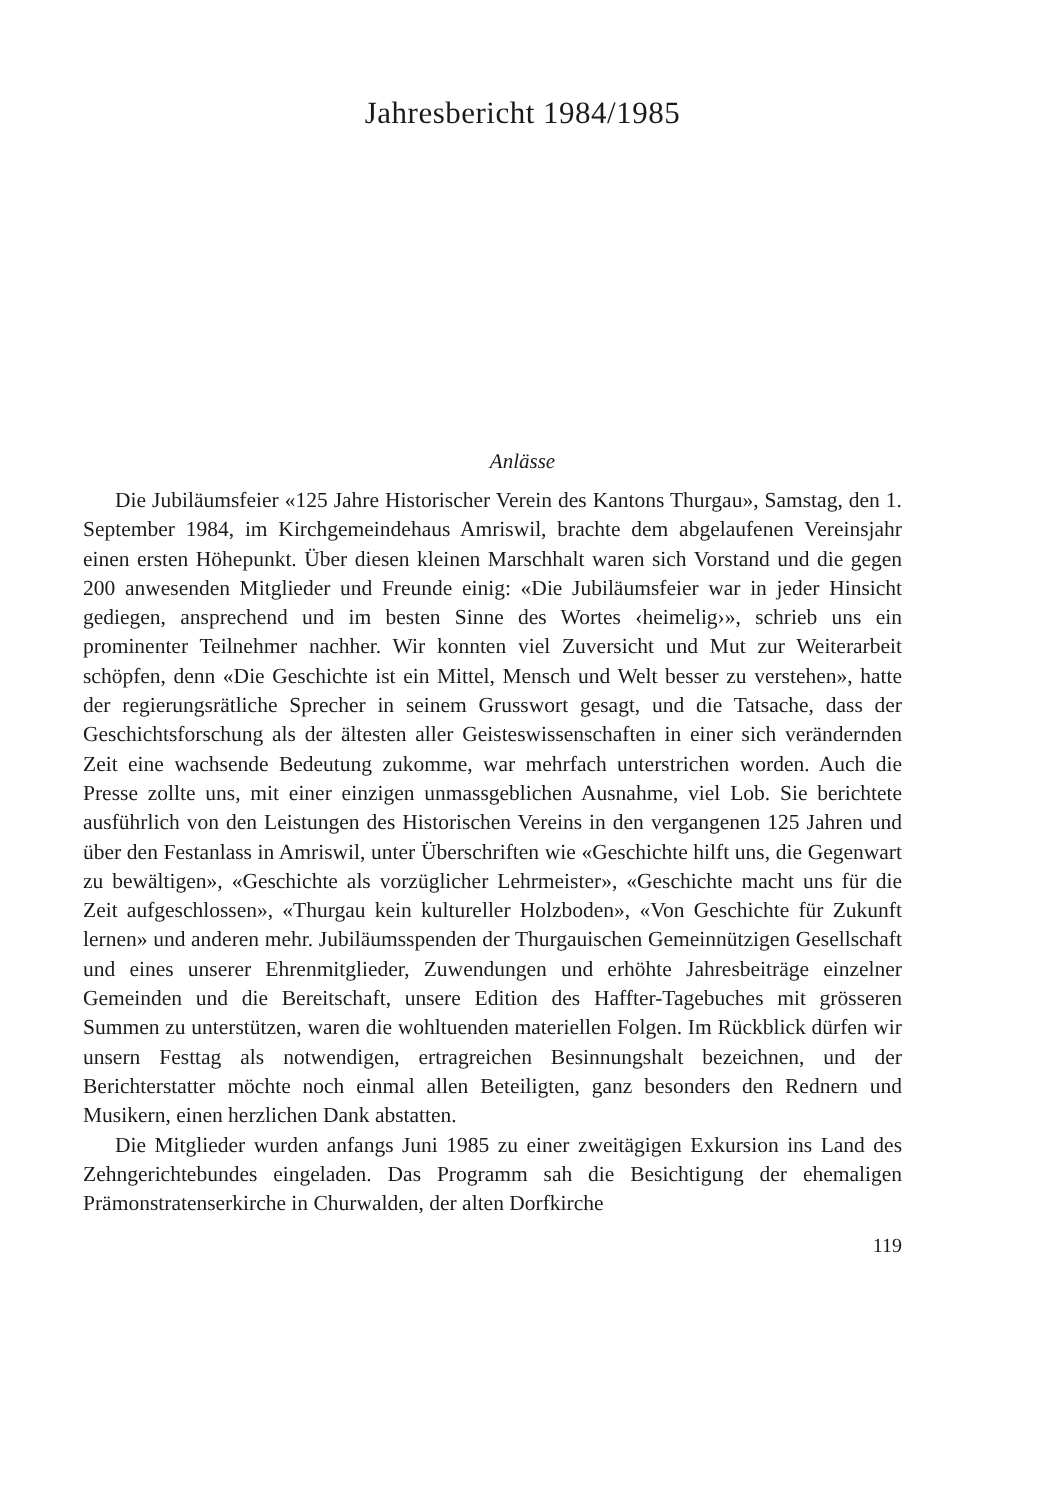Jahresbericht 1984/1985
Anlässe
Die Jubiläumsfeier «125 Jahre Historischer Verein des Kantons Thurgau», Samstag, den 1. September 1984, im Kirchgemeindehaus Amriswil, brachte dem abgelaufenen Vereinsjahr einen ersten Höhepunkt. Über diesen kleinen Marschhalt waren sich Vorstand und die gegen 200 anwesenden Mitglieder und Freunde einig: «Die Jubiläumsfeier war in jeder Hinsicht gediegen, ansprechend und im besten Sinne des Wortes ‹heimelig›», schrieb uns ein prominenter Teilnehmer nachher. Wir konnten viel Zuversicht und Mut zur Weiterarbeit schöpfen, denn «Die Geschichte ist ein Mittel, Mensch und Welt besser zu verstehen», hatte der regierungsrätliche Sprecher in seinem Grusswort gesagt, und die Tatsache, dass der Geschichtsforschung als der ältesten aller Geisteswissenschaften in einer sich verändernden Zeit eine wachsende Bedeutung zukomme, war mehrfach unterstrichen worden. Auch die Presse zollte uns, mit einer einzigen unmassgeblichen Ausnahme, viel Lob. Sie berichtete ausführlich von den Leistungen des Historischen Vereins in den vergangenen 125 Jahren und über den Festanlass in Amriswil, unter Überschriften wie «Geschichte hilft uns, die Gegenwart zu bewältigen», «Geschichte als vorzüglicher Lehrmeister», «Geschichte macht uns für die Zeit aufgeschlossen», «Thurgau kein kultureller Holzboden», «Von Geschichte für Zukunft lernen» und anderen mehr. Jubiläumsspenden der Thurgauischen Gemeinnützigen Gesellschaft und eines unserer Ehrenmitglieder, Zuwendungen und erhöhte Jahresbeiträge einzelner Gemeinden und die Bereitschaft, unsere Edition des Haffter-Tagebuches mit grösseren Summen zu unterstützen, waren die wohltuenden materiellen Folgen. Im Rückblick dürfen wir unsern Festtag als notwendigen, ertragreichen Besinnungshalt bezeichnen, und der Berichterstatter möchte noch einmal allen Beteiligten, ganz besonders den Rednern und Musikern, einen herzlichen Dank abstatten.
Die Mitglieder wurden anfangs Juni 1985 zu einer zweitägigen Exkursion ins Land des Zehngerichtebundes eingeladen. Das Programm sah die Besichtigung der ehemaligen Prämonstratenserkirche in Churwalden, der alten Dorfkirche
119